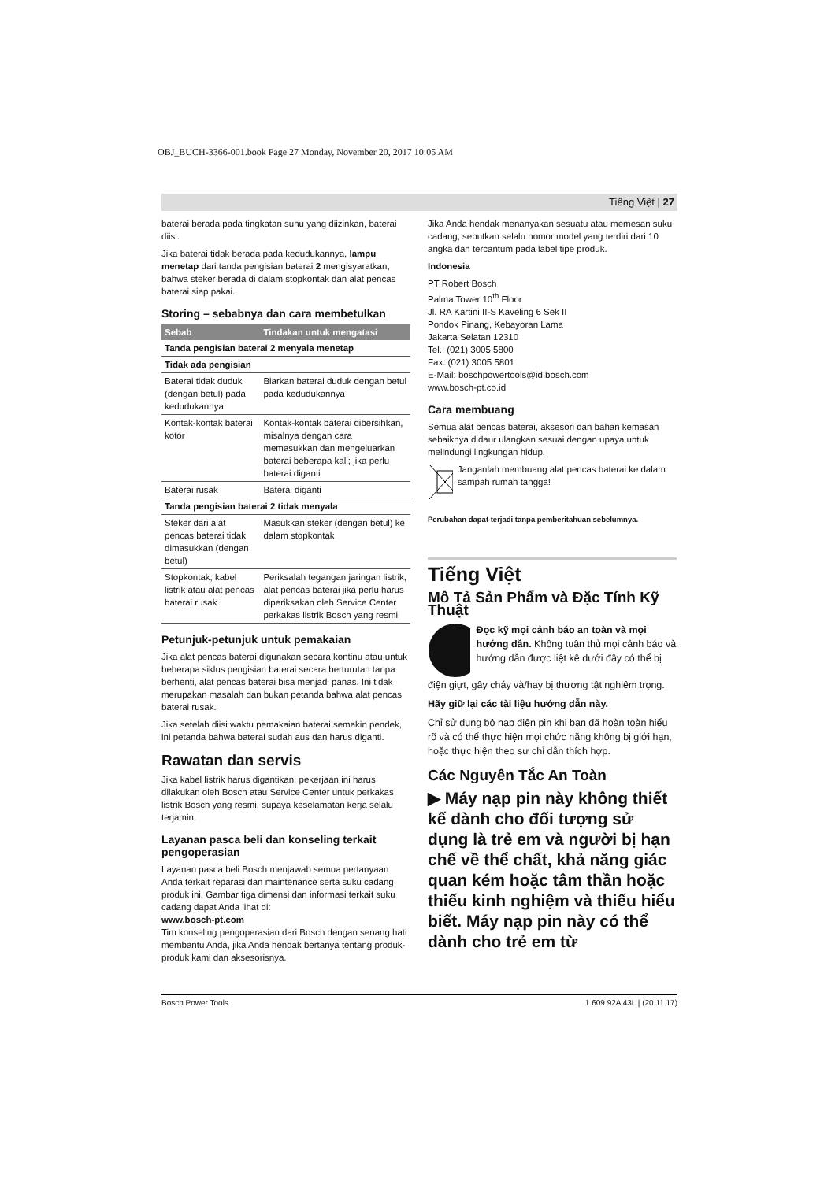OBJ_BUCH-3366-001.book Page 27 Monday, November 20, 2017 10:05 AM
Tiếng Việt | 27
baterai berada pada tingkatan suhu yang diizinkan, baterai diisi.
Jika baterai tidak berada pada kedudukannya, lampu menetap dari tanda pengisian baterai 2 mengisyaratkan, bahwa steker berada di dalam stopkontak dan alat pencas baterai siap pakai.
Storing – sebabnya dan cara membetulkan
| Sebab | Tindakan untuk mengatasi |
| --- | --- |
| Tanda pengisian baterai 2 menyala menetap | |
| Tidak ada pengisian | |
| Baterai tidak duduk (dengan betul) pada kedudukannya | Biarkan baterai duduk dengan betul pada kedudukannya |
| Kontak-kontak baterai kotor | Kontak-kontak baterai dibersihkan, misalnya dengan cara memasukkan dan mengeluarkan baterai beberapa kali; jika perlu baterai diganti |
| Baterai rusak | Baterai diganti |
| Tanda pengisian baterai 2 tidak menyala | |
| Steker dari alat pencas baterai tidak dimasukkan (dengan betul) | Masukkan steker (dengan betul) ke dalam stopkontak |
| Stopkontak, kabel listrik atau alat pencas baterai rusak | Periksalah tegangan jaringan listrik, alat pencas baterai jika perlu harus diperiksakan oleh Service Center perkakas listrik Bosch yang resmi |
Petunjuk-petunjuk untuk pemakaian
Jika alat pencas baterai digunakan secara kontinu atau untuk beberapa siklus pengisian baterai secara berturutan tanpa berhenti, alat pencas baterai bisa menjadi panas. Ini tidak merupakan masalah dan bukan petanda bahwa alat pencas baterai rusak.
Jika setelah diisi waktu pemakaian baterai semakin pendek, ini petanda bahwa baterai sudah aus dan harus diganti.
Rawatan dan servis
Jika kabel listrik harus digantikan, pekerjaan ini harus dilakukan oleh Bosch atau Service Center untuk perkakas listrik Bosch yang resmi, supaya keselamatan kerja selalu terjamin.
Layanan pasca beli dan konseling terkait pengoperasian
Layanan pasca beli Bosch menjawab semua pertanyaan Anda terkait reparasi dan maintenance serta suku cadang produk ini. Gambar tiga dimensi dan informasi terkait suku cadang dapat Anda lihat di:
www.bosch-pt.com
Tim konseling pengoperasian dari Bosch dengan senang hati membantu Anda, jika Anda hendak bertanya tentang produk-produk kami dan aksesorisnya.
Jika Anda hendak menanyakan sesuatu atau memesan suku cadang, sebutkan selalu nomor model yang terdiri dari 10 angka dan tercantum pada label tipe produk.
Indonesia
PT Robert Bosch
Palma Tower 10<sup>th</sup> Floor
Jl. RA Kartini II-S Kaveling 6 Sek II
Pondok Pinang, Kebayoran Lama
Jakarta Selatan 12310
Tel.: (021) 3005 5800
Fax: (021) 3005 5801
E-Mail: boschpowertools@id.bosch.com
www.bosch-pt.co.id
Cara membuang
Semua alat pencas baterai, aksesori dan bahan kemasan sebaiknya didaur ulangkan sesuai dengan upaya untuk melindungi lingkungan hidup.
Janganlah membuang alat pencas baterai ke dalam sampah rumah tangga!
Perubahan dapat terjadi tanpa pemberitahuan sebelumnya.
Tiếng Việt
Mô Tả Sản Phẩm và Đặc Tính Kỹ Thuật
Đọc kỹ mọi cảnh báo an toàn và mọi hướng dẫn. Không tuân thủ mọi cảnh báo và hướng dẫn được liệt kê dưới đây có thể bị
điện giựt, gây cháy và/hay bị thương tật nghiêm trọng.
Hãy giữ lại các tài liệu hướng dẫn này.
Chỉ sử dụng bộ nạp điện pin khi bạn đã hoàn toàn hiểu rõ và có thể thực hiện mọi chức năng không bị giới hạn, hoặc thực hiện theo sự chỉ dẫn thích hợp.
Các Nguyên Tắc An Toàn
▶ Máy nạp pin này không thiết kế dành cho đối tượng sử dụng là trẻ em và người bị hạn chế về thể chất, khả năng giác quan kém hoặc tâm thần hoặc thiếu kinh nghiệm và thiếu hiểu biết. Máy nạp pin này có thể dành cho trẻ em từ
Bosch Power Tools 1 609 92A 43L | (20.11.17)